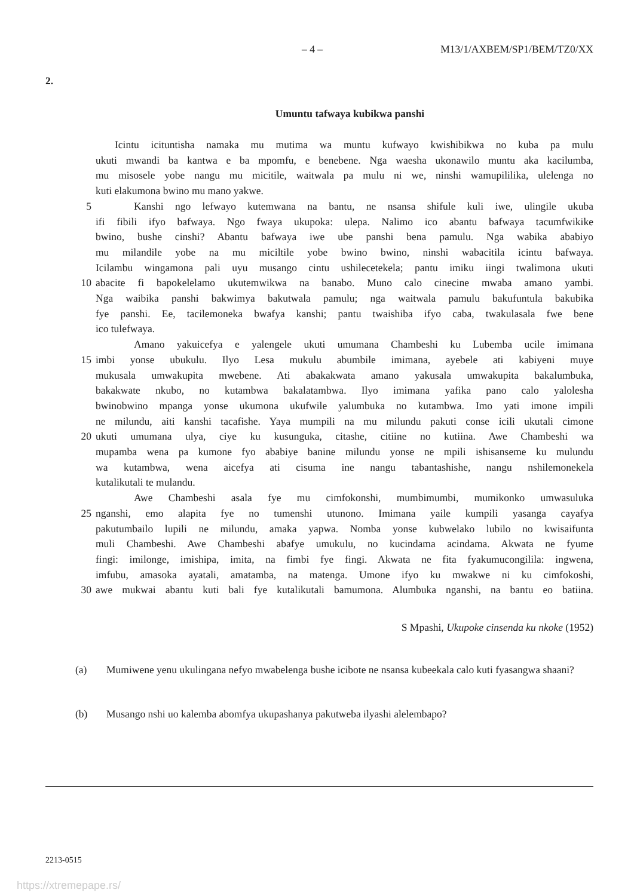– 4 – M13/1/AXBEM/SP1/BEM/TZ0/XX
2.
Umuntu tafwaya kubikwa panshi
Icintu icituntisha namaka mu mutima wa muntu kufwayo kwishibikwa no kuba pa mulu
ukuti mwandi ba kantwa e ba mpomfu, e benebene. Nga waesha ukonawilo muntu aka kacilumba,
mu misosele yobe nangu mu micitile, waitwala pa mulu ni we, ninshi wamupililika, ulelenga no
kuti elakumona bwino mu mano yakwe.
5 Kanshi ngo lefwayo kutemwana na bantu, ne nsansa shifule kuli iwe, ulingile ukuba
ifi fibili ifyo bafwaya. Ngo fwaya ukupoka: ulepa. Nalimo ico abantu bafwaya tacumfwikike
bwino, bushe cinshi? Abantu bafwaya iwe ube panshi bena pamulu. Nga wabika ababiyo
mu milandile yobe na mu miciltile yobe bwino bwino, ninshi wabacitila icintu bafwaya.
Icilambu wingamona pali uyu musango cintu ushilecetekela; pantu imiku iingi twalimona ukuti
10 abacite fi bapokelelamo ukutemwikwa na banabo. Muno calo cinecine mwaba amano yambi.
Nga waibika panshi bakwimya bakutwala pamulu; nga waitwala pamulu bakufuntula bakubika
fye panshi. Ee, tacilemoneka bwafya kanshi; pantu twaishiba ifyo caba, twakulasala fwe bene
ico tulefwaya.
Amano yakuicefya e yalengele ukuti umumana Chambeshi ku Lubemba ucile imimana
15 imbi yonse ubukulu. Ilyo Lesa mukulu abumbile imimana, ayebele ati kabiyeni muye
mukusala umwakupita mwebene. Ati abakakwata amano yakusala umwakupita bakalumbuka,
bakakwate nkubo, no kutambwa bakalatambwa. Ilyo imimana yafika pano calo yalolesha
bwinobwino mpanga yonse ukumona ukufwile yalumbuka no kutambwa. Imo yati imone impili
ne milundu, aiti kanshi tacafishe. Yaya mumpili na mu milundu pakuti conse icili ukutali cimone
20 ukuti umumana ulya, ciye ku kusunguka, citashe, citiine no kutiina. Awe Chambeshi wa
mupamba wena pa kumone fyo ababiye banine milundu yonse ne mpili ishisanseme ku mulundu
wa kutambwa, wena aicefya ati cisuma ine nangu tabantashishe, nangu nshilemonekela
kutalikutali te mulandu.
Awe Chambeshi asala fye mu cimfokonshi, mumbimumbi, mumikonko umwasuluka
25 nganshi, emo alapita fye no tumenshi utunono. Imimana yaile kumpili yasanga cayafya
pakutumbailo lupili ne milundu, amaka yapwa. Nomba yonse kubwelako lubilo no kwisaifunta
muli Chambeshi. Awe Chambeshi abafye umukulu, no kucindama acindama. Akwata ne fyume
fingi: imilonge, imishipa, imita, na fimbi fye fingi. Akwata ne fita fyakumucongilila: ingwena,
imfubu, amasoka ayatali, amatamba, na matenga. Umone ifyo ku mwakwe ni ku cimfokoshi,
30 awe mukwai abantu kuti bali fye kutalikutali bamumona. Alumbuka nganshi, na bantu eo batiina.
S Mpashi, Ukupoke cinsenda ku nkoke (1952)
(a) Mumiwene yenu ukulingana nefyo mwabelenga bushe icibote ne nsansa kubeekala calo kuti fyasangwa shaani?
(b) Musango nshi uo kalemba abomfya ukupashanya pakutweba ilyashi alelembapo?
2213-0515
https://xtremepape.rs/